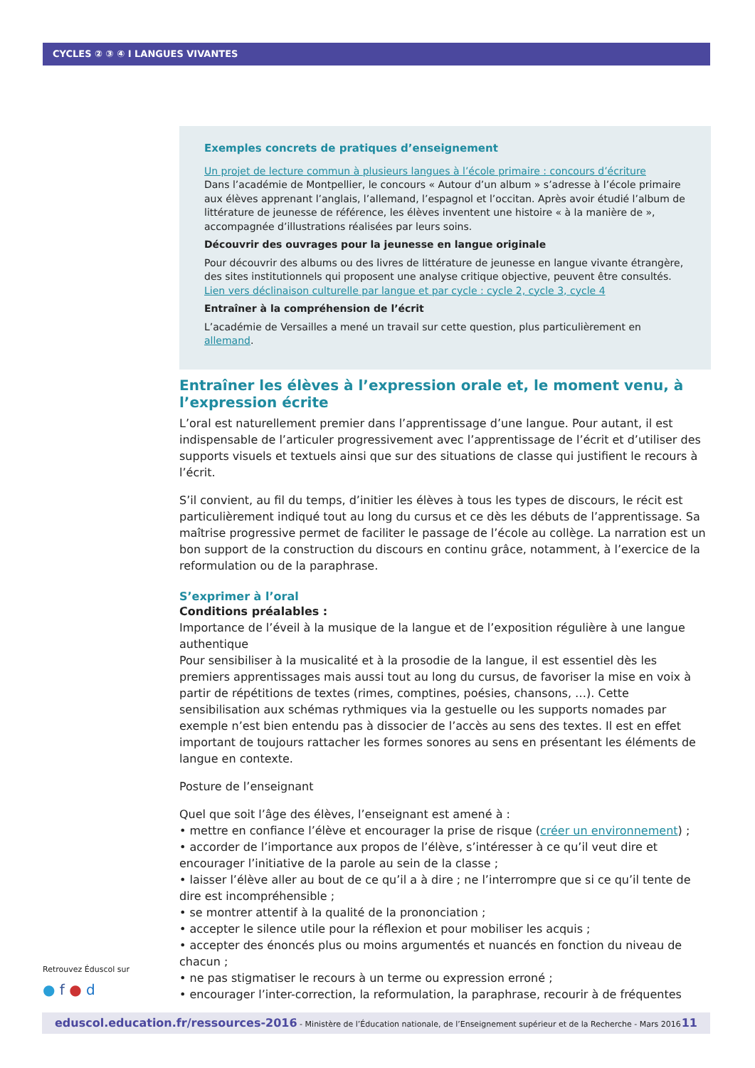CYCLES ② ③ ④ I LANGUES VIVANTES
Exemples concrets de pratiques d’enseignement
Un projet de lecture commun à plusieurs langues à l’école primaire : concours d’écriture
Dans l’académie de Montpellier, le concours « Autour d’un album » s’adresse à l’école primaire aux élèves apprenant l’anglais, l’allemand, l’espagnol et l’occitan. Après avoir étudié l’album de littérature de jeunesse de référence, les élèves inventent une histoire « à la manière de », accompagnée d’illustrations réalisées par leurs soins.
Découvrir des ouvrages pour la jeunesse en langue originale
Pour découvrir des albums ou des livres de littérature de jeunesse en langue vivante étrangère, des sites institutionnels qui proposent une analyse critique objective, peuvent être consultés.
Lien vers déclinaison culturelle par langue et par cycle : cycle 2, cycle 3, cycle 4
Entraîner à la compréhension de l’écrit
L’académie de Versailles a mené un travail sur cette question, plus particulièrement en allemand.
Entraîner les élèves à l’expression orale et, le moment venu, à l’expression écrite
L’oral est naturellement premier dans l’apprentissage d’une langue. Pour autant, il est indispensable de l’articuler progressivement avec l’apprentissage de l’écrit et d’utiliser des supports visuels et textuels ainsi que sur des situations de classe qui justifient le recours à l’écrit.
S’il convient, au fil du temps, d’initier les élèves à tous les types de discours, le récit est particulièrement indiqué tout au long du cursus et ce dès les débuts de l’apprentissage. Sa maîtrise progressive permet de faciliter le passage de l’école au collège. La narration est un bon support de la construction du discours en continu grâce, notamment, à l’exercice de la reformulation ou de la paraphrase.
S’exprimer à l’oral
Conditions préalables :
Importance de l’éveil à la musique de la langue et de l’exposition régulière à une langue authentique
Pour sensibiliser à la musicalité et à la prosodie de la langue, il est essentiel dès les premiers apprentissages mais aussi tout au long du cursus, de favoriser la mise en voix à partir de répétitions de textes (rimes, comptines, poésies, chansons, …). Cette sensibilisation aux schémas rythmiques via la gestuelle ou les supports nomades par exemple n’est bien entendu pas à dissocier de l’accès au sens des textes. Il est en effet important de toujours rattacher les formes sonores au sens en présentant les éléments de langue en contexte.
Posture de l’enseignant
Quel que soit l’âge des élèves, l’enseignant est amené à :
• mettre en confiance l’élève et encourager la prise de risque (créer un environnement) ;
• accorder de l’importance aux propos de l’élève, s’intéresser à ce qu’il veut dire et encourager l’initiative de la parole au sein de la classe ;
• laisser l’élève aller au bout de ce qu’il a à dire ; ne l’interrompre que si ce qu’il tente de dire est incompréhensible ;
• se montrer attentif à la qualité de la prononciation ;
• accepter le silence utile pour la réflexion et pour mobiliser les acquis ;
• accepter des énoncés plus ou moins argumentés et nuancés en fonction du niveau de chacun ;
• ne pas stigmatiser le recours à un terme ou expression erroné ;
• encourager l’inter-correction, la reformulation, la paraphrase, recourir à de fréquentes
Retrouvez Éduscol sur
● f ● d
eduscol.education.fr/ressources-2016 - Ministère de l’Éducation nationale, de l’Enseignement supérieur et de la Recherche - Mars 2016 11